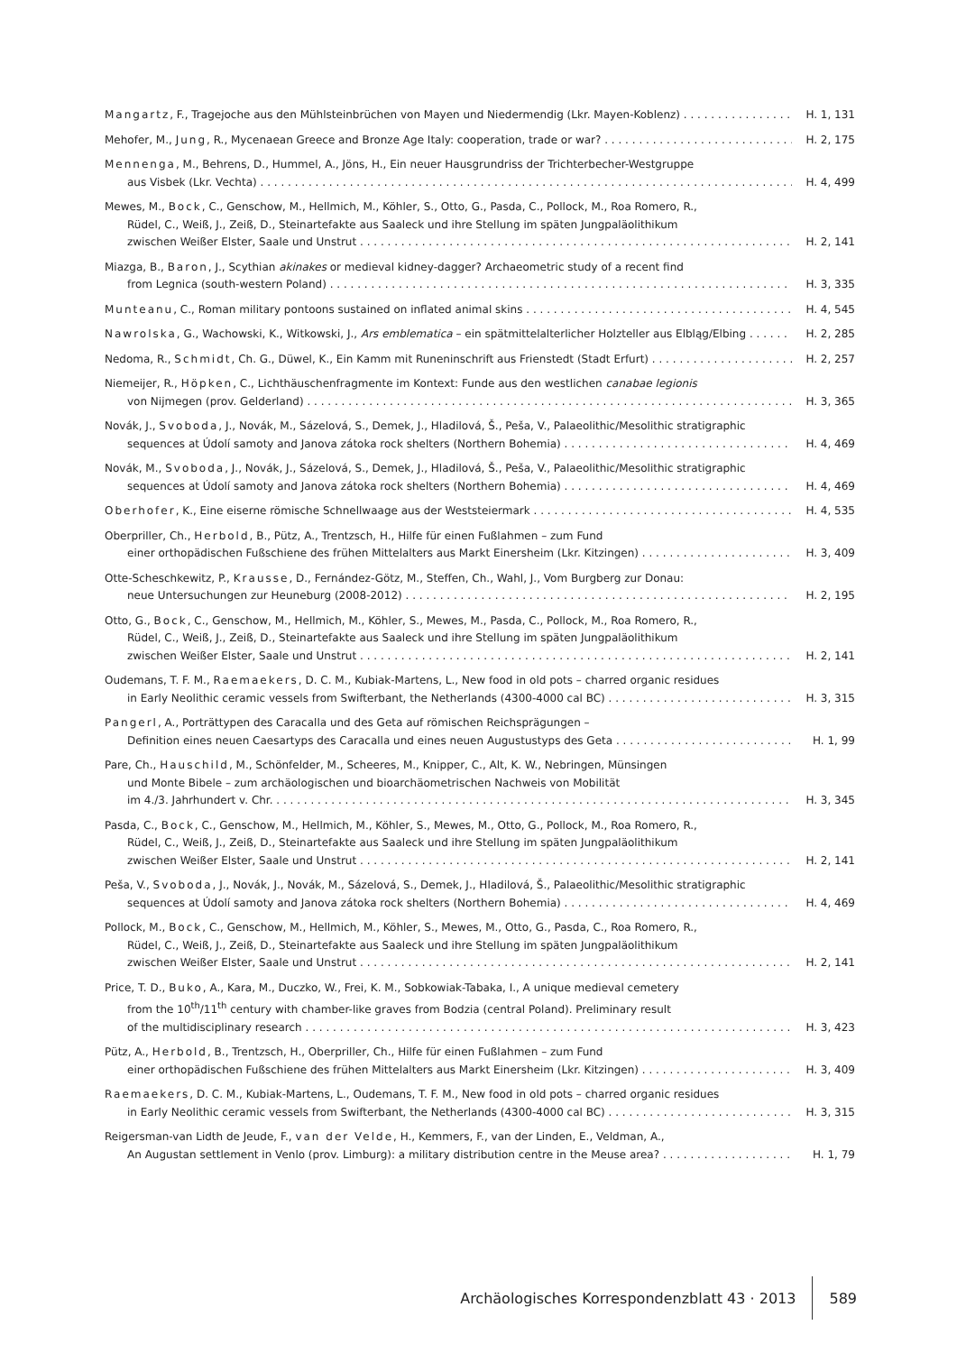Mangartz, F., Tragejoche aus den Mühlsteinbrüchen von Mayen und Niedermendig (Lkr. Mayen-Koblenz) H. 1, 131
Mehofer, M., Jung, R., Mycenaean Greece and Bronze Age Italy: cooperation, trade or war? H. 2, 175
Mennenga, M., Behrens, D., Hummel, A., Jöns, H., Ein neuer Hausgrundriss der Trichterbecher-Westgruppe
aus Visbek (Lkr. Vechta) H. 4, 499
Mewes, M., Bock, C., Genschow, M., Hellmich, M., Köhler, S., Otto, G., Pasda, C., Pollock, M., Roa Romero, R.,
Rüdel, C., Weiß, J., Zeiß, D., Steinartefakte aus Saaleck und ihre Stellung im späten Jungpaläolithikum
zwischen Weißer Elster, Saale und Unstrut H. 2, 141
Miazga, B., Baron, J., Scythian akinakes or medieval kidney-dagger? Archaeometric study of a recent find
from Legnica (south-western Poland) H. 3, 335
Munteanu, C., Roman military pontoons sustained on inflated animal skins H. 4, 545
Nawrolska, G., Wachowski, K., Witkowski, J., Ars emblematica – ein spätmittelalterlicher Holzteller aus Elbląg/Elbing H. 2, 285
Nedoma, R., Schmidt, Ch. G., Düwel, K., Ein Kamm mit Runeninschrift aus Frienstedt (Stadt Erfurt) H. 2, 257
Niemeijer, R., Höpken, C., Lichthäuschenfragmente im Kontext: Funde aus den westlichen canabae legionis
von Nijmegen (prov. Gelderland) H. 3, 365
Novák, J., Svoboda, J., Novák, M., Sázelová, S., Demek, J., Hladilová, Š., Peša, V., Palaeolithic/Mesolithic stratigraphic
sequences at Údolí samoty and Janova zátoka rock shelters (Northern Bohemia) H. 4, 469
Novák, M., Svoboda, J., Novák, J., Sázelová, S., Demek, J., Hladilová, Š., Peša, V., Palaeolithic/Mesolithic stratigraphic
sequences at Údolí samoty and Janova zátoka rock shelters (Northern Bohemia) H. 4, 469
Oberhofer, K., Eine eiserne römische Schnellwaage aus der Weststeiermark H. 4, 535
Oberpriller, Ch., Herbold, B., Pütz, A., Trentzsch, H., Hilfe für einen Fußlahmen – zum Fund
einer orthopädischen Fußschiene des frühen Mittelalters aus Markt Einersheim (Lkr. Kitzingen) H. 3, 409
Otte-Scheschkewitz, P., Krausse, D., Fernández-Götz, M., Steffen, Ch., Wahl, J., Vom Burgberg zur Donau:
neue Untersuchungen zur Heuneburg (2008-2012) H. 2, 195
Otto, G., Bock, C., Genschow, M., Hellmich, M., Köhler, S., Mewes, M., Pasda, C., Pollock, M., Roa Romero, R.,
Rüdel, C., Weiß, J., Zeiß, D., Steinartefakte aus Saaleck und ihre Stellung im späten Jungpaläolithikum
zwischen Weißer Elster, Saale und Unstrut H. 2, 141
Oudemans, T. F. M., Raemaekers, D. C. M., Kubiak-Martens, L., New food in old pots – charred organic residues
in Early Neolithic ceramic vessels from Swifterbant, the Netherlands (4300-4000 cal BC) H. 3, 315
Pangerl, A., Porträttypen des Caracalla und des Geta auf römischen Reichsprägungen –
Definition eines neuen Caesartyps des Caracalla und eines neuen Augustustyps des Geta H. 1, 99
Pare, Ch., Hauschild, M., Schönfelder, M., Scheeres, M., Knipper, C., Alt, K. W., Nebringen, Münsingen
und Monte Bibele – zum archäologischen und bioarchäometrischen Nachweis von Mobilität
im 4./3. Jahrhundert v. Chr. H. 3, 345
Pasda, C., Bock, C., Genschow, M., Hellmich, M., Köhler, S., Mewes, M., Otto, G., Pollock, M., Roa Romero, R.,
Rüdel, C., Weiß, J., Zeiß, D., Steinartefakte aus Saaleck und ihre Stellung im späten Jungpaläolithikum
zwischen Weißer Elster, Saale und Unstrut H. 2, 141
Peša, V., Svoboda, J., Novák, J., Novák, M., Sázelová, S., Demek, J., Hladilová, Š., Palaeolithic/Mesolithic stratigraphic
sequences at Údolí samoty and Janova zátoka rock shelters (Northern Bohemia) H. 4, 469
Pollock, M., Bock, C., Genschow, M., Hellmich, M., Köhler, S., Mewes, M., Otto, G., Pasda, C., Roa Romero, R.,
Rüdel, C., Weiß, J., Zeiß, D., Steinartefakte aus Saaleck und ihre Stellung im späten Jungpaläolithikum
zwischen Weißer Elster, Saale und Unstrut H. 2, 141
Price, T. D., Buko, A., Kara, M., Duczko, W., Frei, K. M., Sobkowiak-Tabaka, I., A unique medieval cemetery
from the 10<sup>th</sup>/11<sup>th</sup> century with chamber-like graves from Bodzia (central Poland). Preliminary result
of the multidisciplinary research H. 3, 423
Pütz, A., Herbold, B., Trentzsch, H., Oberpriller, Ch., Hilfe für einen Fußlahmen – zum Fund
einer orthopädischen Fußschiene des frühen Mittelalters aus Markt Einersheim (Lkr. Kitzingen) H. 3, 409
Raemaekers, D. C. M., Kubiak-Martens, L., Oudemans, T. F. M., New food in old pots – charred organic residues
in Early Neolithic ceramic vessels from Swifterbant, the Netherlands (4300-4000 cal BC) H. 3, 315
Reigersman-van Lidth de Jeude, F., van der Velde, H., Kemmers, F., van der Linden, E., Veldman, A.,
An Augustan settlement in Venlo (prov. Limburg): a military distribution centre in the Meuse area? H. 1, 79
Archäologisches Korrespondenzblatt 43 · 2013 589